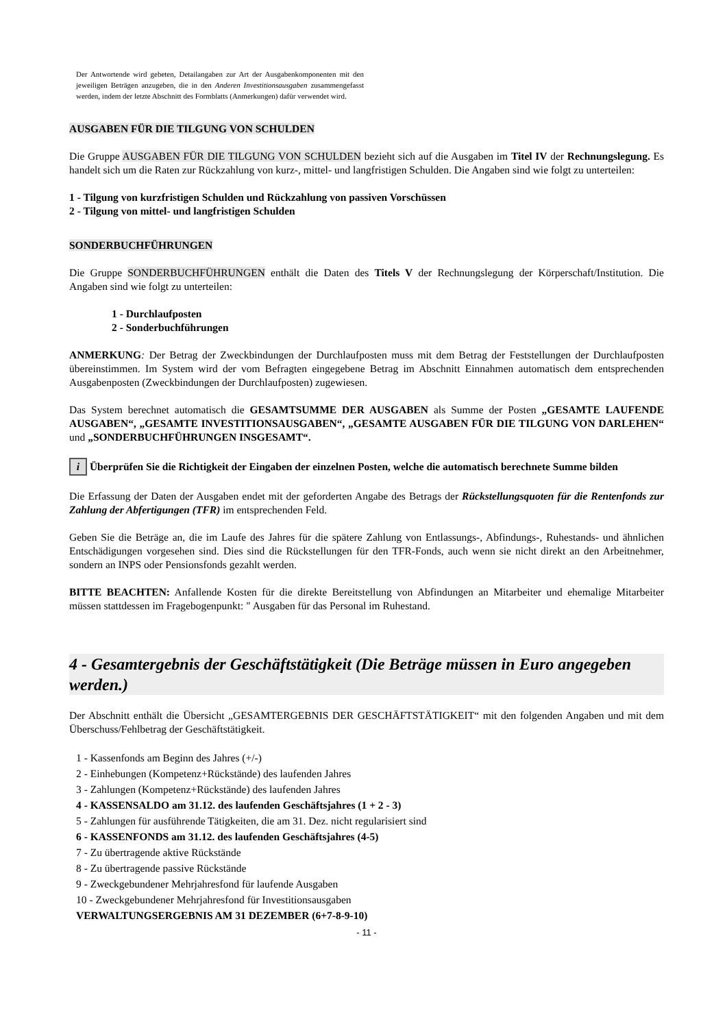Der Antwortende wird gebeten, Detailangaben zur Art der Ausgabenkomponenten mit den jeweiligen Beträgen anzugeben, die in den Anderen Investitionsausgaben zusammengefasst werden, indem der letzte Abschnitt des Formblatts (Anmerkungen) dafür verwendet wird.
AUSGABEN FÜR DIE TILGUNG VON SCHULDEN
Die Gruppe AUSGABEN FÜR DIE TILGUNG VON SCHULDEN bezieht sich auf die Ausgaben im Titel IV der Rechnungslegung. Es handelt sich um die Raten zur Rückzahlung von kurz-, mittel- und langfristigen Schulden. Die Angaben sind wie folgt zu unterteilen:
1 - Tilgung von kurzfristigen Schulden und Rückzahlung von passiven Vorschüssen
2 - Tilgung von mittel- und langfristigen Schulden
SONDERBUCHFÜHRUNGEN
Die Gruppe SONDERBUCHFÜHRUNGEN enthält die Daten des Titels V der Rechnungslegung der Körperschaft/Institution. Die Angaben sind wie folgt zu unterteilen:
1 - Durchlaufposten
2 - Sonderbuchführungen
ANMERKUNG: Der Betrag der Zweckbindungen der Durchlaufposten muss mit dem Betrag der Feststellungen der Durchlaufposten übereinstimmen. Im System wird der vom Befragten eingegebene Betrag im Abschnitt Einnahmen automatisch dem entsprechenden Ausgabenposten (Zweckbindungen der Durchlaufposten) zugewiesen.
Das System berechnet automatisch die GESAMTSUMME DER AUSGABEN als Summe der Posten „GESAMTE LAUFENDE AUSGABEN“, „GESAMTE INVESTITIONSAUSGABEN“, „GESAMTE AUSGABEN FÜR DIE TILGUNG VON DARLEHEN“ und „SONDERBUCHFÜHRUNGEN INSGESAMT“.
i Überprüfen Sie die Richtigkeit der Eingaben der einzelnen Posten, welche die automatisch berechnete Summe bilden
Die Erfassung der Daten der Ausgaben endet mit der geforderten Angabe des Betrags der Rückstellungsquoten für die Rentenfonds zur Zahlung der Abfertigungen (TFR) im entsprechenden Feld.
Geben Sie die Beträge an, die im Laufe des Jahres für die spätere Zahlung von Entlassungs-, Abfindungs-, Ruhestands- und ähnlichen Entschädigungen vorgesehen sind. Dies sind die Rückstellungen für den TFR-Fonds, auch wenn sie nicht direkt an den Arbeitnehmer, sondern an INPS oder Pensionsfonds gezahlt werden.
BITTE BEACHTEN: Anfallende Kosten für die direkte Bereitstellung von Abfindungen an Mitarbeiter und ehemalige Mitarbeiter müssen stattdessen im Fragebogenpunkt: " Ausgaben für das Personal im Ruhestand.
4 - Gesamtergebnis der Geschäftstätigkeit (Die Beträge müssen in Euro angegeben werden.)
Der Abschnitt enthält die Übersicht „GESAMTERGEBNIS DER GESCHÄFTSTÄTIGKEIT“ mit den folgenden Angaben und mit dem Überschuss/Fehlbetrag der Geschäftstätigkeit.
1 - Kassenfonds am Beginn des Jahres (+/-)
2 - Einhebungen (Kompetenz+Rückstände) des laufenden Jahres
3 - Zahlungen (Kompetenz+Rückstände) des laufenden Jahres
4 - KASSENSALDO am 31.12. des laufenden Geschäftsjahres (1 + 2 - 3)
5 - Zahlungen für ausführende Tätigkeiten, die am 31. Dez. nicht regularisiert sind
6 - KASSENFONDS am 31.12. des laufenden Geschäftsjahres (4-5)
7 - Zu übertragende aktive Rückstände
8 - Zu übertragende passive Rückstände
9 - Zweckgebundener Mehrjahresfond für laufende Ausgaben
10 - Zweckgebundener Mehrjahresfond für Investitionsausgaben
VERWALTUNGSERGEBNIS AM 31 DEZEMBER (6+7-8-9-10)
- 11 -